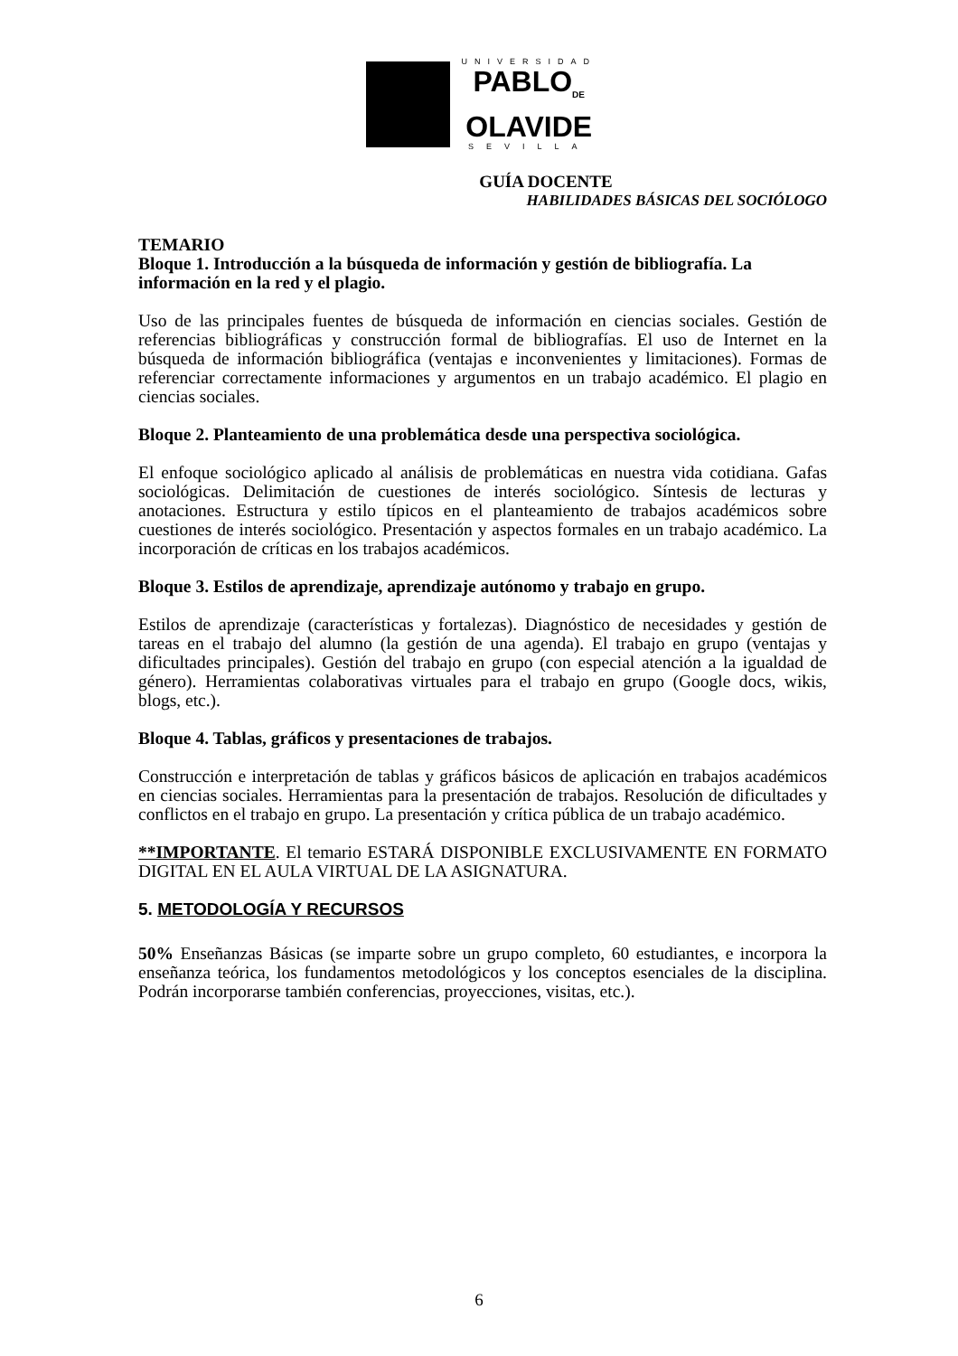UNIVERSIDAD
PABLO<sub>DE</sub>
OLAVIDE
SEVILLA
GUÍA DOCENTE
HABILIDADES BÁSICAS DEL SOCIÓLOGO
TEMARIO
Bloque 1. Introducción a la búsqueda de información y gestión de bibliografía. La información en la red y el plagio.
Uso de las principales fuentes de búsqueda de información en ciencias sociales. Gestión de referencias bibliográficas y construcción formal de bibliografías. El uso de Internet en la búsqueda de información bibliográfica (ventajas e inconvenientes y limitaciones). Formas de referenciar correctamente informaciones y argumentos en un trabajo académico. El plagio en ciencias sociales.
Bloque 2. Planteamiento de una problemática desde una perspectiva sociológica.
El enfoque sociológico aplicado al análisis de problemáticas en nuestra vida cotidiana. Gafas sociológicas. Delimitación de cuestiones de interés sociológico. Síntesis de lecturas y anotaciones. Estructura y estilo típicos en el planteamiento de trabajos académicos sobre cuestiones de interés sociológico. Presentación y aspectos formales en un trabajo académico. La incorporación de críticas en los trabajos académicos.
Bloque 3. Estilos de aprendizaje, aprendizaje autónomo y trabajo en grupo.
Estilos de aprendizaje (características y fortalezas). Diagnóstico de necesidades y gestión de tareas en el trabajo del alumno (la gestión de una agenda). El trabajo en grupo (ventajas y dificultades principales). Gestión del trabajo en grupo (con especial atención a la igualdad de género). Herramientas colaborativas virtuales para el trabajo en grupo (Google docs, wikis, blogs, etc.).
Bloque 4. Tablas, gráficos y presentaciones de trabajos.
Construcción e interpretación de tablas y gráficos básicos de aplicación en trabajos académicos en ciencias sociales. Herramientas para la presentación de trabajos. Resolución de dificultades y conflictos en el trabajo en grupo. La presentación y crítica pública de un trabajo académico.
**IMPORTANTE. El temario ESTARÁ DISPONIBLE EXCLUSIVAMENTE EN FORMATO DIGITAL EN EL AULA VIRTUAL DE LA ASIGNATURA.
5. METODOLOGÍA Y RECURSOS
50% Enseñanzas Básicas (se imparte sobre un grupo completo, 60 estudiantes, e incorpora la enseñanza teórica, los fundamentos metodológicos y los conceptos esenciales de la disciplina. Podrán incorporarse también conferencias, proyecciones, visitas, etc.).
6